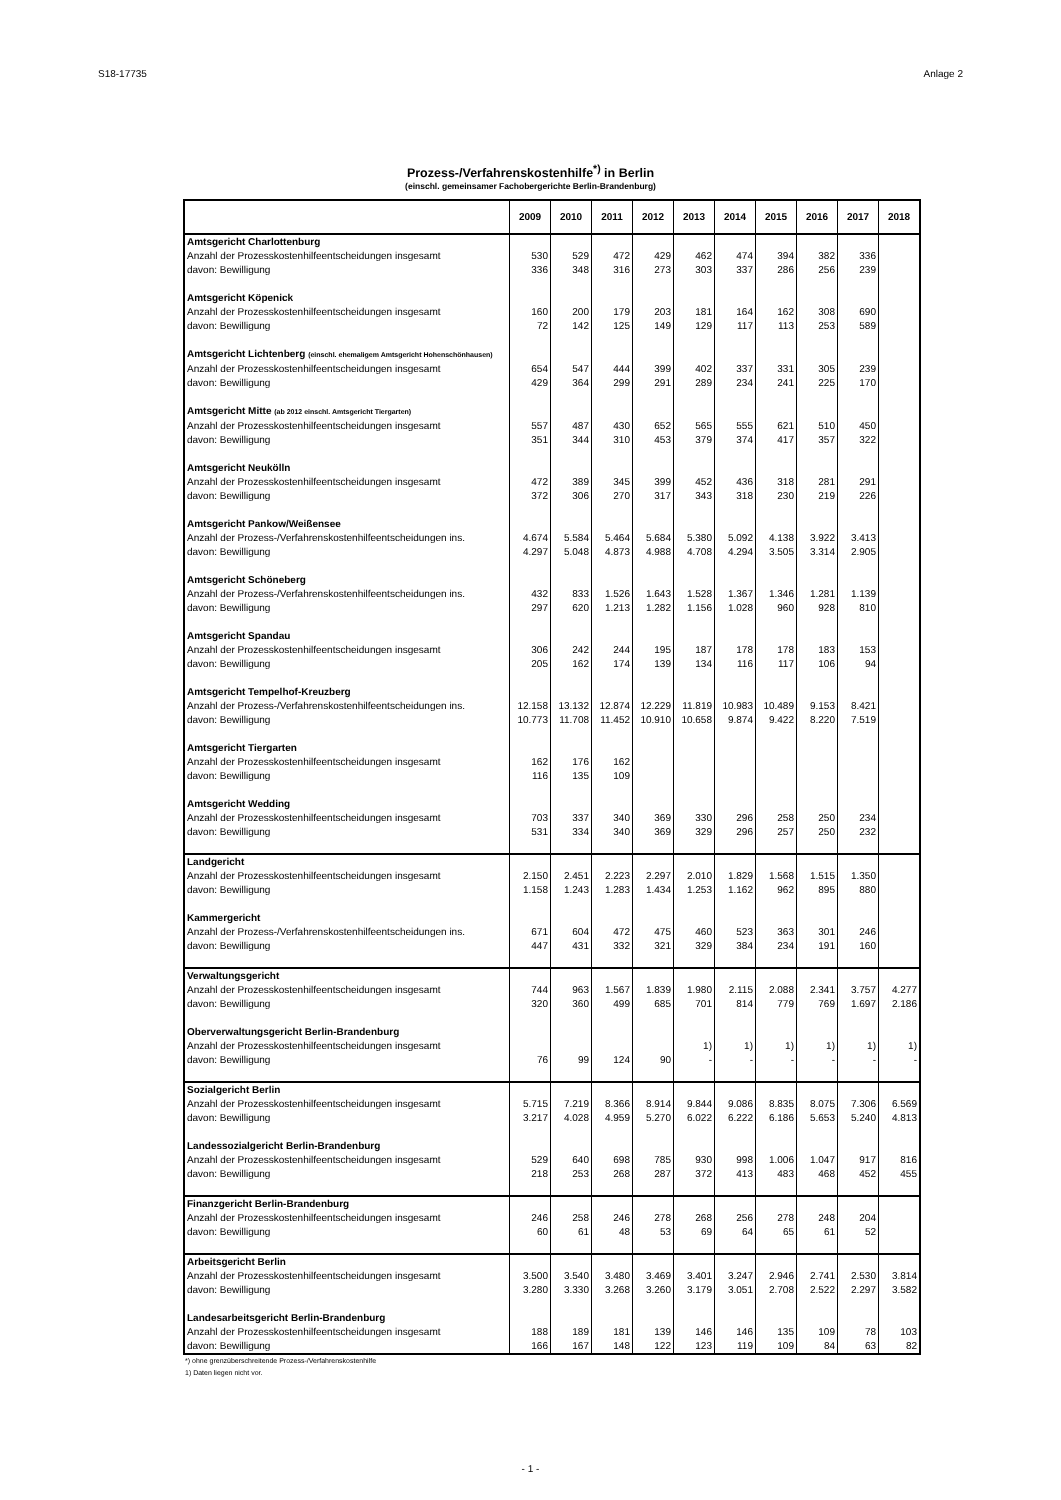S18-17735 Anlage 2
Prozess-/Verfahrenskostenhilfe<sup>*)</sup> in Berlin
(einschl. gemeinsamer Fachobergerichte Berlin-Brandenburg)
| | 2009 | 2010 | 2011 | 2012 | 2013 | 2014 | 2015 | 2016 | 2017 | 2018 |
| --- | --- | --- | --- | --- | --- | --- | --- | --- | --- | --- |
| Amtsgericht Charlottenburg | | | | | | | | | | |
| Anzahl der Prozesskostenhilfeentscheidungen insgesamt | 530 | 529 | 472 | 429 | 462 | 474 | 394 | 382 | 336 | |
| davon: Bewilligung | 336 | 348 | 316 | 273 | 303 | 337 | 286 | 256 | 239 | |
| Amtsgericht Köpenick | | | | | | | | | | |
| Anzahl der Prozesskostenhilfeentscheidungen insgesamt | 160 | 200 | 179 | 203 | 181 | 164 | 162 | 308 | 690 | |
| davon: Bewilligung | 72 | 142 | 125 | 149 | 129 | 117 | 113 | 253 | 589 | |
| Amtsgericht Lichtenberg (einschl. ehemaligem Amtsgericht Hohenschönhausen) | | | | | | | | | | |
| Anzahl der Prozesskostenhilfeentscheidungen insgesamt | 654 | 547 | 444 | 399 | 402 | 337 | 331 | 305 | 239 | |
| davon: Bewilligung | 429 | 364 | 299 | 291 | 289 | 234 | 241 | 225 | 170 | |
| Amtsgericht Mitte (ab 2012 einschl. Amtsgericht Tiergarten) | | | | | | | | | | |
| Anzahl der Prozesskostenhilfeentscheidungen insgesamt | 557 | 487 | 430 | 652 | 565 | 555 | 621 | 510 | 450 | |
| davon: Bewilligung | 351 | 344 | 310 | 453 | 379 | 374 | 417 | 357 | 322 | |
| Amtsgericht Neukölln | | | | | | | | | | |
| Anzahl der Prozesskostenhilfeentscheidungen insgesamt | 472 | 389 | 345 | 399 | 452 | 436 | 318 | 281 | 291 | |
| davon: Bewilligung | 372 | 306 | 270 | 317 | 343 | 318 | 230 | 219 | 226 | |
| Amtsgericht Pankow/Weißensee | | | | | | | | | | |
| Anzahl der Prozess-/Verfahrenskostenhilfeentscheidungen ins. | 4.674 | 5.584 | 5.464 | 5.684 | 5.380 | 5.092 | 4.138 | 3.922 | 3.413 | |
| davon: Bewilligung | 4.297 | 5.048 | 4.873 | 4.988 | 4.708 | 4.294 | 3.505 | 3.314 | 2.905 | |
| Amtsgericht Schöneberg | | | | | | | | | | |
| Anzahl der Prozess-/Verfahrenskostenhilfeentscheidungen ins. | 432 | 833 | 1.526 | 1.643 | 1.528 | 1.367 | 1.346 | 1.281 | 1.139 | |
| davon: Bewilligung | 297 | 620 | 1.213 | 1.282 | 1.156 | 1.028 | 960 | 928 | 810 | |
| Amtsgericht Spandau | | | | | | | | | | |
| Anzahl der Prozesskostenhilfeentscheidungen insgesamt | 306 | 242 | 244 | 195 | 187 | 178 | 178 | 183 | 153 | |
| davon: Bewilligung | 205 | 162 | 174 | 139 | 134 | 116 | 117 | 106 | 94 | |
| Amtsgericht Tempelhof-Kreuzberg | | | | | | | | | | |
| Anzahl der Prozess-/Verfahrenskostenhilfeentscheidungen ins. | 12.158 | 13.132 | 12.874 | 12.229 | 11.819 | 10.983 | 10.489 | 9.153 | 8.421 | |
| davon: Bewilligung | 10.773 | 11.708 | 11.452 | 10.910 | 10.658 | 9.874 | 9.422 | 8.220 | 7.519 | |
| Amtsgericht Tiergarten | | | | | | | | | | |
| Anzahl der Prozesskostenhilfeentscheidungen insgesamt | 162 | 176 | 162 | | | | | | | |
| davon: Bewilligung | 116 | 135 | 109 | | | | | | | |
| Amtsgericht Wedding | | | | | | | | | | |
| Anzahl der Prozesskostenhilfeentscheidungen insgesamt | 703 | 337 | 340 | 369 | 330 | 296 | 258 | 250 | 234 | |
| davon: Bewilligung | 531 | 334 | 340 | 369 | 329 | 296 | 257 | 250 | 232 | |
| Landgericht | | | | | | | | | | |
| Anzahl der Prozesskostenhilfeentscheidungen insgesamt | 2.150 | 2.451 | 2.223 | 2.297 | 2.010 | 1.829 | 1.568 | 1.515 | 1.350 | |
| davon: Bewilligung | 1.158 | 1.243 | 1.283 | 1.434 | 1.253 | 1.162 | 962 | 895 | 880 | |
| Kammergericht | | | | | | | | | | |
| Anzahl der Prozess-/Verfahrenskostenhilfeentscheidungen ins. | 671 | 604 | 472 | 475 | 460 | 523 | 363 | 301 | 246 | |
| davon: Bewilligung | 447 | 431 | 332 | 321 | 329 | 384 | 234 | 191 | 160 | |
| Verwaltungsgericht | | | | | | | | | | |
| Anzahl der Prozesskostenhilfeentscheidungen insgesamt | 744 | 963 | 1.567 | 1.839 | 1.980 | 2.115 | 2.088 | 2.341 | 3.757 | 4.277 |
| davon: Bewilligung | 320 | 360 | 499 | 685 | 701 | 814 | 779 | 769 | 1.697 | 2.186 |
| Oberverwaltungsgericht Berlin-Brandenburg | | | | | | | | | | |
| Anzahl der Prozesskostenhilfeentscheidungen insgesamt | | | | | 1) | 1) | 1) | 1) | 1) | 1) |
| davon: Bewilligung | 76 | 99 | 124 | 90 | - | - | - | - | - | - |
| Sozialgericht Berlin | | | | | | | | | | |
| Anzahl der Prozesskostenhilfeentscheidungen insgesamt | 5.715 | 7.219 | 8.366 | 8.914 | 9.844 | 9.086 | 8.835 | 8.075 | 7.306 | 6.569 |
| davon: Bewilligung | 3.217 | 4.028 | 4.959 | 5.270 | 6.022 | 6.222 | 6.186 | 5.653 | 5.240 | 4.813 |
| Landessozialgericht Berlin-Brandenburg | | | | | | | | | | |
| Anzahl der Prozesskostenhilfeentscheidungen insgesamt | 529 | 640 | 698 | 785 | 930 | 998 | 1.006 | 1.047 | 917 | 816 |
| davon: Bewilligung | 218 | 253 | 268 | 287 | 372 | 413 | 483 | 468 | 452 | 455 |
| Finanzgericht Berlin-Brandenburg | | | | | | | | | | |
| Anzahl der Prozesskostenhilfeentscheidungen insgesamt | 246 | 258 | 246 | 278 | 268 | 256 | 278 | 248 | 204 | |
| davon: Bewilligung | 60 | 61 | 48 | 53 | 69 | 64 | 65 | 61 | 52 | |
| Arbeitsgericht Berlin | | | | | | | | | | |
| Anzahl der Prozesskostenhilfeentscheidungen insgesamt | 3.500 | 3.540 | 3.480 | 3.469 | 3.401 | 3.247 | 2.946 | 2.741 | 2.530 | 3.814 |
| davon: Bewilligung | 3.280 | 3.330 | 3.268 | 3.260 | 3.179 | 3.051 | 2.708 | 2.522 | 2.297 | 3.582 |
| Landesarbeitsgericht Berlin-Brandenburg | | | | | | | | | | |
| Anzahl der Prozesskostenhilfeentscheidungen insgesamt | 188 | 189 | 181 | 139 | 146 | 146 | 135 | 109 | 78 | 103 |
| davon: Bewilligung | 166 | 167 | 148 | 122 | 123 | 119 | 109 | 84 | 63 | 82 |
*) ohne grenzüberschreitende Prozess-/Verfahrenskostenhilfe
1) Daten liegen nicht vor.
- 1 -